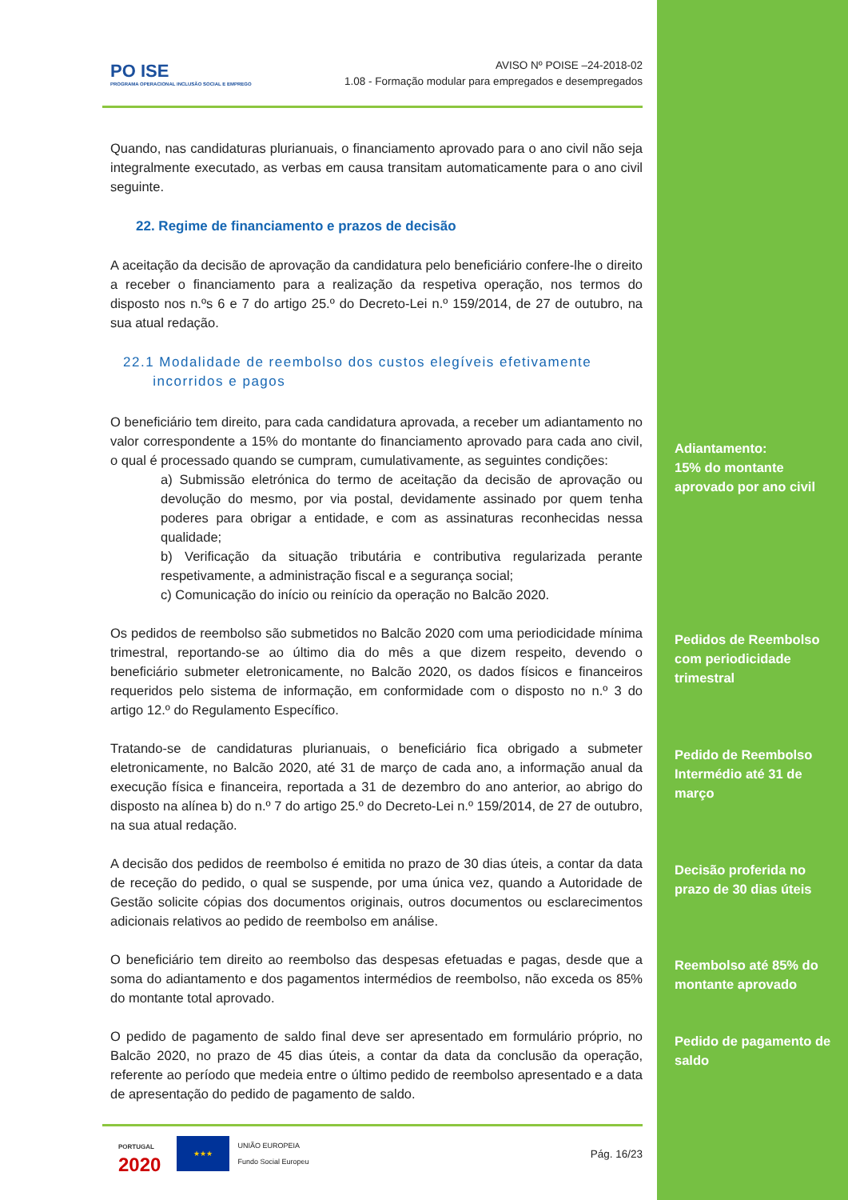PO ISE
PROGRAMA OPERACIONAL INCLUSÃO SOCIAL E EMPREGO
AVISO Nº POISE –24-2018-02
1.08 - Formação modular para empregados e desempregados
Quando, nas candidaturas plurianuais, o financiamento aprovado para o ano civil não seja integralmente executado, as verbas em causa transitam automaticamente para o ano civil seguinte.
22. Regime de financiamento e prazos de decisão
A aceitação da decisão de aprovação da candidatura pelo beneficiário confere-lhe o direito a receber o financiamento para a realização da respetiva operação, nos termos do disposto nos n.ºs 6 e 7 do artigo 25.º do Decreto-Lei n.º 159/2014, de 27 de outubro, na sua atual redação.
22.1 Modalidade de reembolso dos custos elegíveis efetivamente
incorridos e pagos
O beneficiário tem direito, para cada candidatura aprovada, a receber um adiantamento no valor correspondente a 15% do montante do financiamento aprovado para cada ano civil, o qual é processado quando se cumpram, cumulativamente, as seguintes condições:
a) Submissão eletrónica do termo de aceitação da decisão de aprovação ou devolução do mesmo, por via postal, devidamente assinado por quem tenha poderes para obrigar a entidade, e com as assinaturas reconhecidas nessa qualidade;
b) Verificação da situação tributária e contributiva regularizada perante respetivamente, a administração fiscal e a segurança social;
c) Comunicação do início ou reinício da operação no Balcão 2020.
Os pedidos de reembolso são submetidos no Balcão 2020 com uma periodicidade mínima trimestral, reportando-se ao último dia do mês a que dizem respeito, devendo o beneficiário submeter eletronicamente, no Balcão 2020, os dados físicos e financeiros requeridos pelo sistema de informação, em conformidade com o disposto no n.º 3 do artigo 12.º do Regulamento Específico.
Tratando-se de candidaturas plurianuais, o beneficiário fica obrigado a submeter eletronicamente, no Balcão 2020, até 31 de março de cada ano, a informação anual da execução física e financeira, reportada a 31 de dezembro do ano anterior, ao abrigo do disposto na alínea b) do n.º 7 do artigo 25.º do Decreto-Lei n.º 159/2014, de 27 de outubro, na sua atual redação.
A decisão dos pedidos de reembolso é emitida no prazo de 30 dias úteis, a contar da data de receção do pedido, o qual se suspende, por uma única vez, quando a Autoridade de Gestão solicite cópias dos documentos originais, outros documentos ou esclarecimentos adicionais relativos ao pedido de reembolso em análise.
O beneficiário tem direito ao reembolso das despesas efetuadas e pagas, desde que a soma do adiantamento e dos pagamentos intermédios de reembolso, não exceda os 85% do montante total aprovado.
O pedido de pagamento de saldo final deve ser apresentado em formulário próprio, no Balcão 2020, no prazo de 45 dias úteis, a contar da data da conclusão da operação, referente ao período que medeia entre o último pedido de reembolso apresentado e a data de apresentação do pedido de pagamento de saldo.
PORTUGAL
2020
★★★
UNIÃO EUROPEIA
Fundo Social Europeu
Pág. 16/23
Adiantamento:
15% do montante aprovado por ano civil
Pedidos de Reembolso com periodicidade trimestral
Pedido de Reembolso Intermédio até 31 de março
Decisão proferida no prazo de 30 dias úteis
Reembolso até 85% do montante aprovado
Pedido de pagamento de saldo